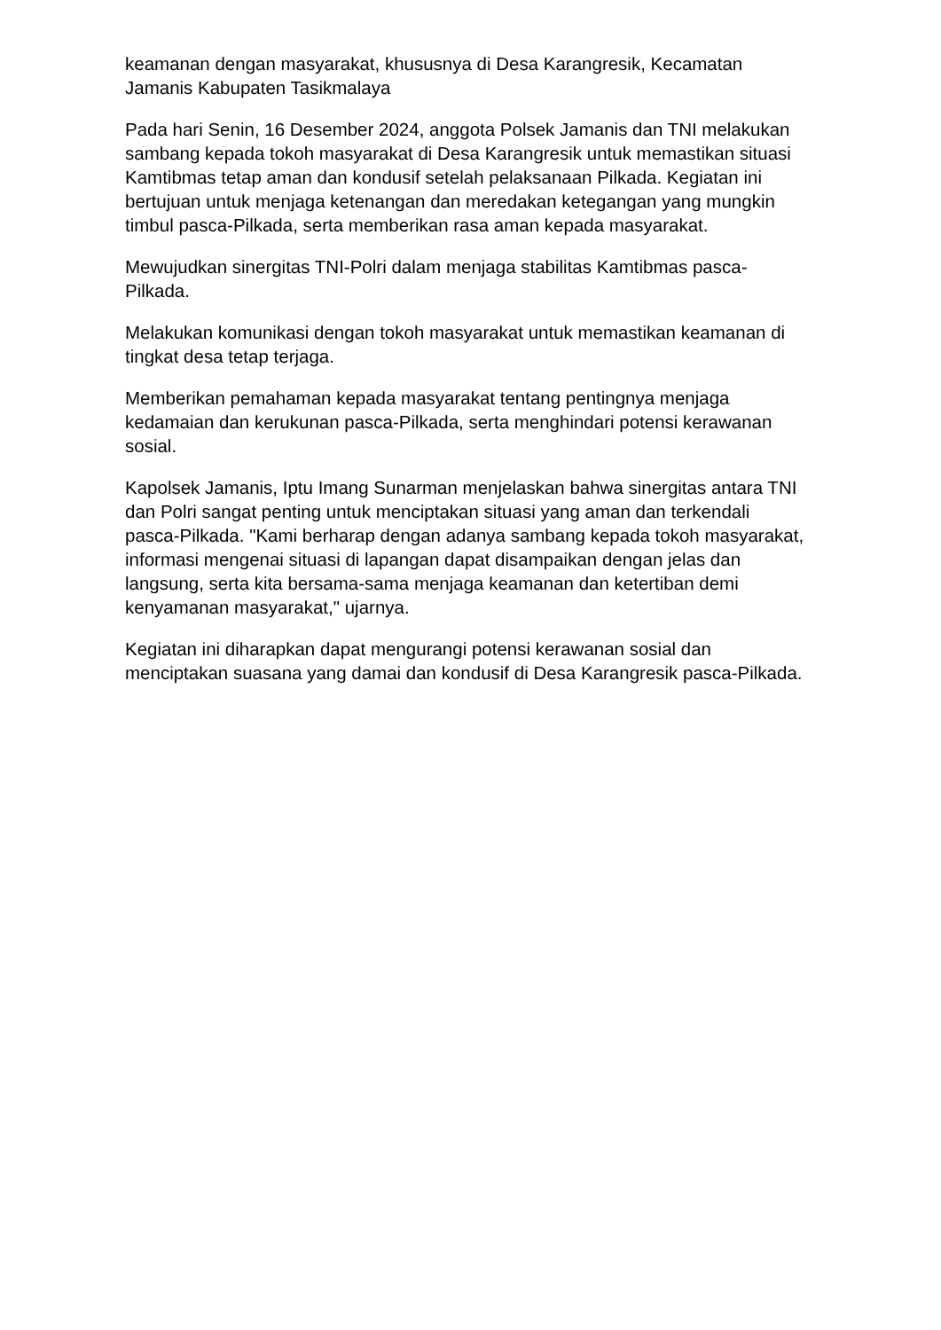keamanan dengan masyarakat, khususnya di Desa Karangresik, Kecamatan Jamanis Kabupaten Tasikmalaya
Pada hari Senin, 16 Desember 2024, anggota Polsek Jamanis dan TNI melakukan sambang kepada tokoh masyarakat di Desa Karangresik untuk memastikan situasi Kamtibmas tetap aman dan kondusif setelah pelaksanaan Pilkada. Kegiatan ini bertujuan untuk menjaga ketenangan dan meredakan ketegangan yang mungkin timbul pasca-Pilkada, serta memberikan rasa aman kepada masyarakat.
Mewujudkan sinergitas TNI-Polri dalam menjaga stabilitas Kamtibmas pasca-Pilkada.
Melakukan komunikasi dengan tokoh masyarakat untuk memastikan keamanan di tingkat desa tetap terjaga.
Memberikan pemahaman kepada masyarakat tentang pentingnya menjaga kedamaian dan kerukunan pasca-Pilkada, serta menghindari potensi kerawanan sosial.
Kapolsek Jamanis, Iptu Imang Sunarman menjelaskan bahwa sinergitas antara TNI dan Polri sangat penting untuk menciptakan situasi yang aman dan terkendali pasca-Pilkada. "Kami berharap dengan adanya sambang kepada tokoh masyarakat, informasi mengenai situasi di lapangan dapat disampaikan dengan jelas dan langsung, serta kita bersama-sama menjaga keamanan dan ketertiban demi kenyamanan masyarakat," ujarnya.
Kegiatan ini diharapkan dapat mengurangi potensi kerawanan sosial dan menciptakan suasana yang damai dan kondusif di Desa Karangresik pasca-Pilkada.